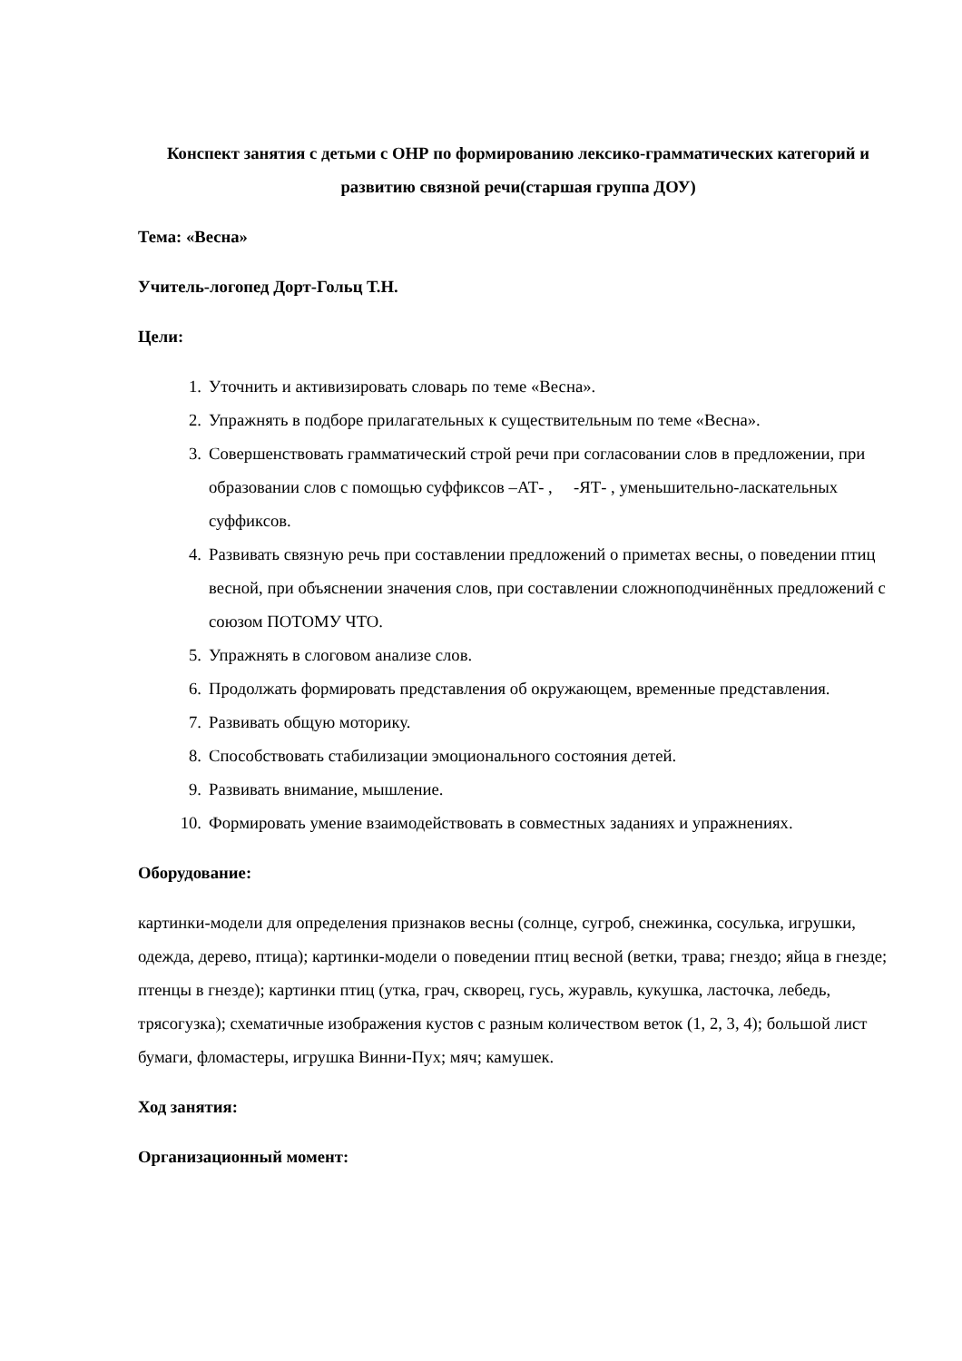Конспект занятия с детьми с ОНР по формированию лексико-грамматических категорий и развитию связной речи(старшая группа ДОУ)
Тема: «Весна»
Учитель-логопед Дорт-Гольц Т.Н.
Цели:
1. Уточнить и активизировать словарь по теме «Весна».
2. Упражнять в подборе прилагательных к существительным по теме «Весна».
3. Совершенствовать грамматический строй речи при согласовании слов в предложении, при образовании слов с помощью суффиксов –АТ- , -ЯТ- , уменьшительно-ласкательных суффиксов.
4. Развивать связную речь при составлении предложений о приметах весны, о поведении птиц весной, при объяснении значения слов, при составлении сложноподчинённых предложений с союзом ПОТОМУ ЧТО.
5. Упражнять в слоговом анализе слов.
6. Продолжать формировать представления об окружающем, временные представления.
7. Развивать общую моторику.
8. Способствовать стабилизации эмоционального состояния детей.
9. Развивать внимание, мышление.
10. Формировать умение взаимодействовать в совместных заданиях и упражнениях.
Оборудование:
картинки-модели для определения признаков весны (солнце, сугроб, снежинка, сосулька, игрушки, одежда, дерево, птица); картинки-модели о поведении птиц весной (ветки, трава; гнездо; яйца в гнезде; птенцы в гнезде); картинки птиц (утка, грач, скворец, гусь, журавль, кукушка, ласточка, лебедь, трясогузка); схематичные изображения кустов с разным количеством веток (1, 2, 3, 4); большой лист бумаги, фломастеры, игрушка Винни-Пух; мяч; камушек.
Ход занятия:
Организационный момент: